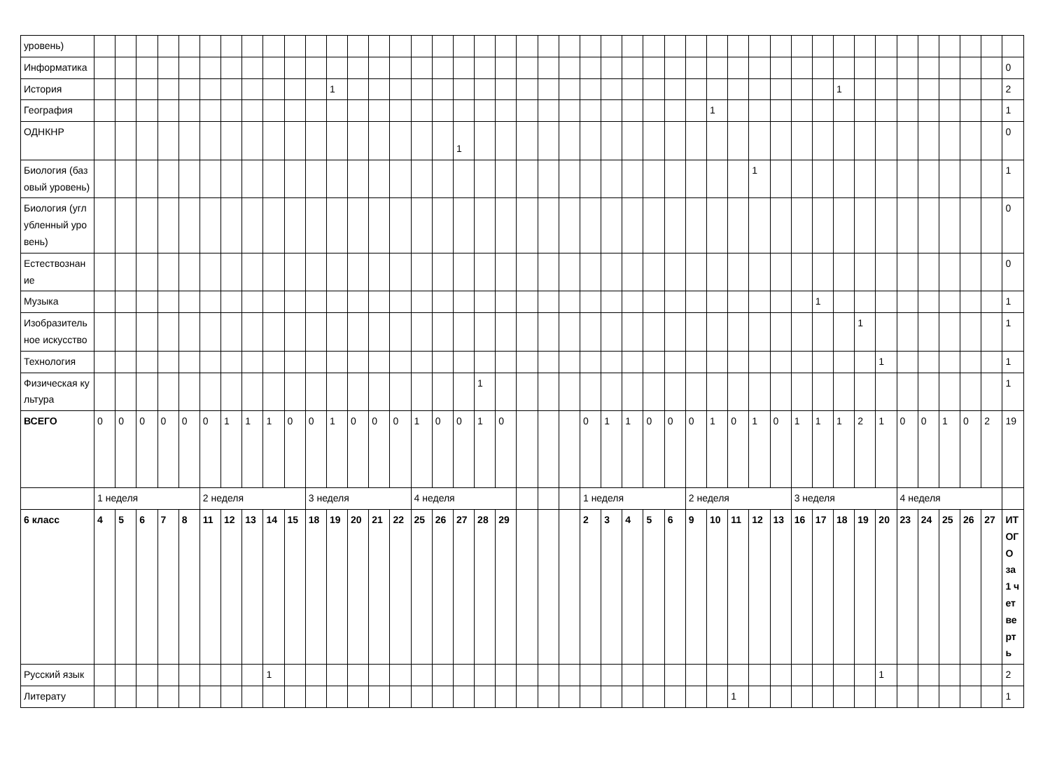| уровень) | | | | | | | | | | | | | | | | | | | | | | | | | | | | | | | | | | | | | | | | | | | | |
| Информатика | | | | | | | | | | | | | | | | | | | | | | | | | | | | | | | | | | | | | | | | | | | | 0 |
| История | | | | | | | | | | | | 1 | | | | | | | | | | | | | | | | | | | | | | | | 1 | | | | | | | | 2 |
| География | | | | | | | | | | | | | | | | | | | | | | | | | | | | | | 1 | | | | | | | | | | | | | | 1 |
| ОДНКНР | | | | | | | | | | | | | | | | | | 1 | | | | | | | | | | | | | | | | | | | | | | | | | | 0 |
| Биология (базовый уровень) | | | | | | | | | | | | | | | | | | | | | | | | | | | | | | | | 1 | | | | | | | | | | | | 1 |
| Биология (углубленный уровень) | | | | | | | | | | | | | | | | | | | | | | | | | | | | | | | | | | | | | | | | | | | | 0 |
| Естествознание | | | | | | | | | | | | | | | | | | | | | | | | | | | | | | | | | | | | | | | | | | | | 0 |
| Музыка | | | | | | | | | | | | | | | | | | | | | | | | | | | | | | | | | | | 1 | | | | | | | | | 1 |
| Изобразительное искусство | | | | | | | | | | | | | | | | | | | | | | | | | | | | | | | | | | | | | 1 | | | | | | | 1 |
| Технология | | | | | | | | | | | | | | | | | | | | | | | | | | | | | | | | | | | | | | 1 | | | | | | 1 |
| Физическая культура | | | | | | | | | | | | | | | | | | | 1 | | | | | | | | | | | | | | | | | | | | | | | | | 1 |
| ВСЕГО | 0 | 0 | 0 | 0 | 0 | 0 | 1 | 1 | 1 | 0 | 0 | 1 | 0 | 0 | 0 | 1 | 0 | 0 | 1 | 0 | | | | 0 | 1 | 1 | 0 | 0 | 0 | 1 | 0 | 1 | 0 | 1 | 1 | 1 | 2 | 1 | 0 | 0 | 1 | 0 | 2 | 19 |
| | 1 неделя | | | | | 2 неделя | | | | | 3 неделя | | | | | 4 неделя | | | | | | | | 1 неделя | | | | | 2 неделя | | | | | 3 неделя | | | | | 4 неделя | | | | | |
| 6 класс | 4 | 5 | 6 | 7 | 8 | 11 | 12 | 13 | 14 | 15 | 18 | 19 | 20 | 21 | 22 | 25 | 26 | 27 | 28 | 29 | | | | 2 | 3 | 4 | 5 | 6 | 9 | 10 | 11 | 12 | 13 | 16 | 17 | 18 | 19 | 20 | 23 | 24 | 25 | 26 | 27 | ИТОГО за 1 четверть |
| Русский язык | | | | | | | | | 1 | | | | | | | | | | | | | | | | | | | | | | | | | | | | | 1 | | | | | | 2 |
| Литерату | | | | | | | | | | | | | | | | | | | | | | | | | | | | | | | 1 | | | | | | | | | | | | | 1 |